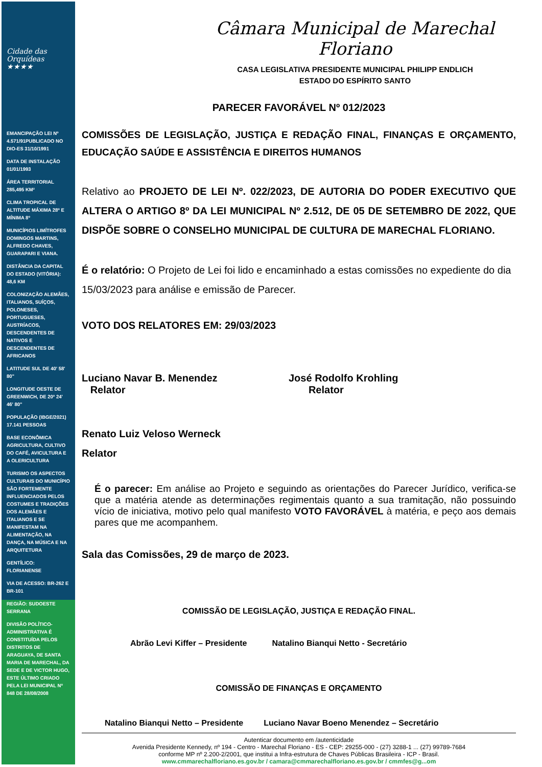Cidade das Orquídeas ★★★★
EMANCIPAÇÃO LEI Nº 4.571/91PUBLICADO NO DIO-ES 31/10/1991
DATA DE INSTALAÇÃO 01/01/1993
ÁREA TERRITORIAL 285,495 KM²
CLIMA TROPICAL DE ALTITUDE MÁXIMA 28º E MÍNIMA 8º
MUNICÍPIOS LIMÍTROFES DOMINGOS MARTINS, ALFREDO CHAVES, GUARAPARI E VIANA.
DISTÂNCIA DA CAPITAL DO ESTADO (VITÓRIA): 48,6 KM
COLONIZAÇÃO ALEMÃES, ITALIANOS, SUÍÇOS, POLONESES, PORTUGUESES, AUSTRÍACOS, DESCENDENTES DE NATIVOS E DESCENDENTES DE AFRICANOS
LATITUDE SUL DE 40' 58' 80"
LONGITUDE OESTE DE GREENWICH, DE 20º 24' 46' 80"
POPULAÇÃO (IBGE/2021) 17.141 PESSOAS
BASE ECONÔMICA AGRICULTURA, CULTIVO DO CAFÉ, AVICULTURA E A OLERICULTURA
TURISMO OS ASPECTOS CULTURAIS DO MUNICÍPIO SÃO FORTEMENTE INFLUENCIADOS PELOS COSTUMES E TRADIÇÕES DOS ALEMÃES E ITALIANOS E SE MANIFESTAM NA ALIMENTAÇÃO, NA DANÇA, NA MÚSICA E NA ARQUITETURA
GENTÍLICO: FLORIANENSE
VIA DE ACESSO: BR-262 E BR-101
REGIÃO: SUDOESTE SERRANA
DIVISÃO POLÍTICO-ADMINISTRATIVA É CONSTITUÍDA PELOS DISTRITOS DE ARAGUAYA, DE SANTA MARIA DE MARECHAL, DA SEDE E DE VICTOR HUGO, ESTE ÚLTIMO CRIADO PELA LEI MUNICIPAL Nº 848 DE 28/08/2008
Câmara Municipal de Marechal Floriano
CASA LEGISLATIVA PRESIDENTE MUNICIPAL PHILIPP ENDLICH
ESTADO DO ESPÍRITO SANTO
PARECER FAVORÁVEL Nº 012/2023
COMISSÕES DE LEGISLAÇÃO, JUSTIÇA E REDAÇÃO FINAL, FINANÇAS E ORÇAMENTO, EDUCAÇÃO SAÚDE E ASSISTÊNCIA E DIREITOS HUMANOS
Relativo ao PROJETO DE LEI Nº. 022/2023, DE AUTORIA DO PODER EXECUTIVO QUE ALTERA O ARTIGO 8º DA LEI MUNICIPAL Nº 2.512, DE 05 DE SETEMBRO DE 2022, QUE DISPÕE SOBRE O CONSELHO MUNICIPAL DE CULTURA DE MARECHAL FLORIANO.
É o relatório: O Projeto de Lei foi lido e encaminhado a estas comissões no expediente do dia 15/03/2023 para análise e emissão de Parecer.
VOTO DOS RELATORES EM: 29/03/2023
Luciano Navar B. Menendez
Relator
José Rodolfo Krohling
Relator
Renato Luiz Veloso Werneck
Relator
É o parecer: Em análise ao Projeto e seguindo as orientações do Parecer Jurídico, verifica-se que a matéria atende as determinações regimentais quanto a sua tramitação, não possuindo vício de iniciativa, motivo pelo qual manifesto VOTO FAVORÁVEL à matéria, e peço aos demais pares que me acompanhem.
Sala das Comissões, 29 de março de 2023.
COMISSÃO DE LEGISLAÇÃO, JUSTIÇA E REDAÇÃO FINAL.
Abrão Levi Kiffer – Presidente Natalino Bianqui Netto - Secretário
COMISSÃO DE FINANÇAS E ORÇAMENTO
Natalino Bianqui Netto – Presidente Luciano Navar Boeno Menendez – Secretário
Autenticar documento em /autenticidade
Avenida Presidente Kennedy, nº 194 - Centro - Marechal Floriano - ES - CEP: 29255-000 - (27) 3288-1 ... (27) 99789-7684
conforme MP nº 2.200-2/2001, que institui a Infra-estrutura de Chaves Públicas Brasileira - ICP - Brasil.
www.cmmarechalfloriano.es.gov.br / camara@cmmarechalfloriano.es.gov.br / cmmfes@g...om